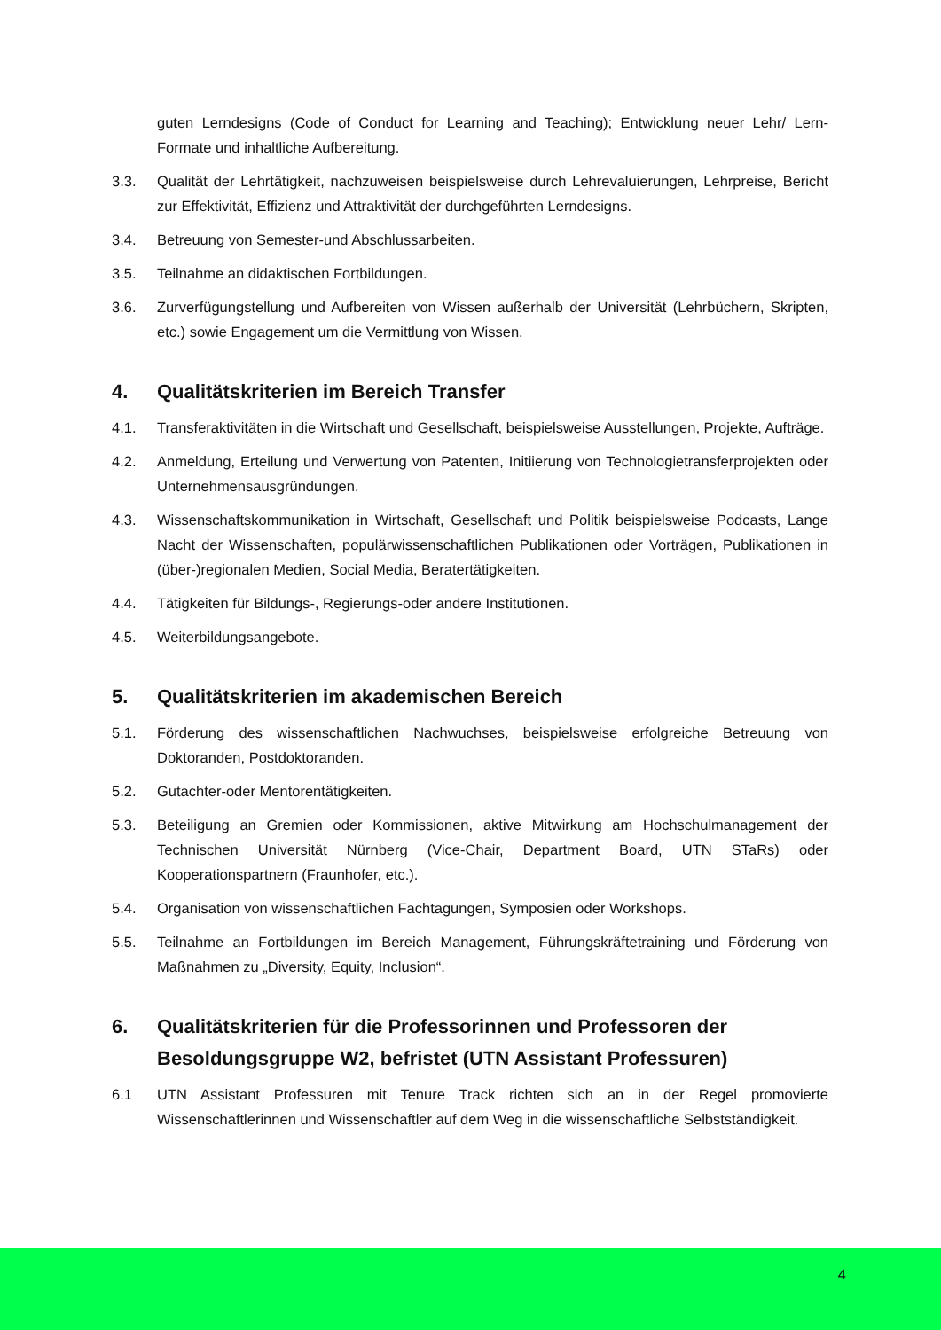guten Lerndesigns (Code of Conduct for Learning and Teaching); Entwicklung neuer Lehr/ Lern-Formate und inhaltliche Aufbereitung.
3.3. Qualität der Lehrtätigkeit, nachzuweisen beispielsweise durch Lehrevaluierungen, Lehrpreise, Bericht zur Effektivität, Effizienz und Attraktivität der durchgeführten Lerndesigns.
3.4. Betreuung von Semester-und Abschlussarbeiten.
3.5. Teilnahme an didaktischen Fortbildungen.
3.6. Zurverfügungstellung und Aufbereiten von Wissen außerhalb der Universität (Lehrbüchern, Skripten, etc.) sowie Engagement um die Vermittlung von Wissen.
4. Qualitätskriterien im Bereich Transfer
4.1. Transferaktivitäten in die Wirtschaft und Gesellschaft, beispielsweise Ausstellungen, Projekte, Aufträge.
4.2. Anmeldung, Erteilung und Verwertung von Patenten, Initiierung von Technologietransferprojekten oder Unternehmensausgründungen.
4.3. Wissenschaftskommunikation in Wirtschaft, Gesellschaft und Politik beispielsweise Podcasts, Lange Nacht der Wissenschaften, populärwissenschaftlichen Publikationen oder Vorträgen, Publikationen in (über-)regionalen Medien, Social Media, Beratertätigkeiten.
4.4. Tätigkeiten für Bildungs-, Regierungs-oder andere Institutionen.
4.5. Weiterbildungsangebote.
5. Qualitätskriterien im akademischen Bereich
5.1. Förderung des wissenschaftlichen Nachwuchses, beispielsweise erfolgreiche Betreuung von Doktoranden, Postdoktoranden.
5.2. Gutachter-oder Mentorentätigkeiten.
5.3. Beteiligung an Gremien oder Kommissionen, aktive Mitwirkung am Hochschulmanagement der Technischen Universität Nürnberg (Vice-Chair, Department Board, UTN STaRs) oder Kooperationspartnern (Fraunhofer, etc.).
5.4. Organisation von wissenschaftlichen Fachtagungen, Symposien oder Workshops.
5.5. Teilnahme an Fortbildungen im Bereich Management, Führungskräftetraining und Förderung von Maßnahmen zu „Diversity, Equity, Inclusion“.
6. Qualitätskriterien für die Professorinnen und Professoren der Besoldungsgruppe W2, befristet (UTN Assistant Professuren)
6.1 UTN Assistant Professuren mit Tenure Track richten sich an in der Regel promovierte Wissenschaftlerinnen und Wissenschaftler auf dem Weg in die wissenschaftliche Selbstständigkeit.
4